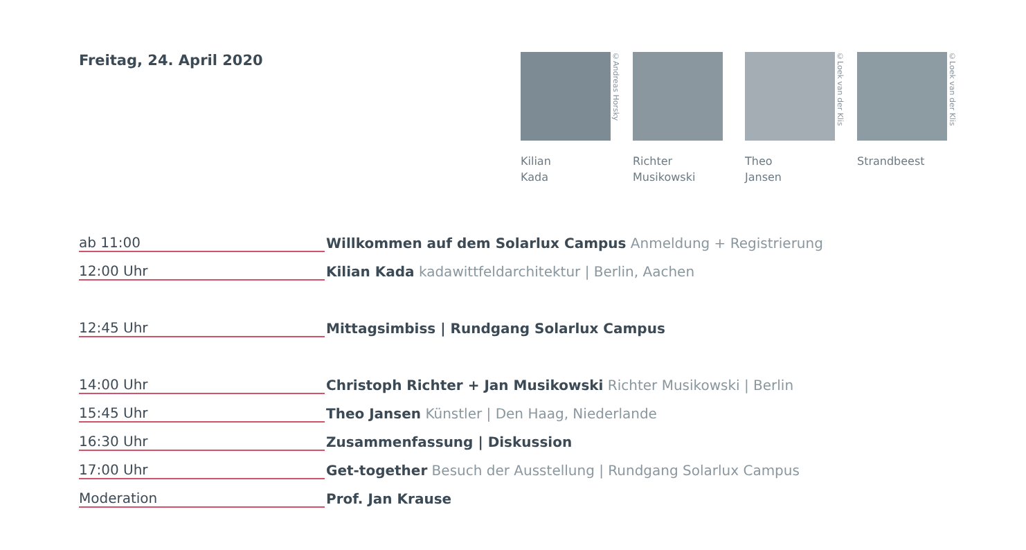Freitag, 24. April 2020
©Andreas Horsky
Kilian
Kada
Richter
Musikowski
©Loek van der Klis
Theo
Jansen
©Loek van der Klis
Strandbeest
| ab 11:00 | Willkommen auf dem Solarlux Campus Anmeldung + Registrierung |
| 12:00 Uhr | Kilian Kada kadawittfeldarchitektur / Berlin, Aachen |
| 12:45 Uhr | Mittagsimbiss / Rundgang Solarlux Campus |
| 14:00 Uhr | Christoph Richter + Jan Musikowski Richter Musikowski / Berlin |
| 15:45 Uhr | Theo Jansen Künstler / Den Haag, Niederlande |
| 16:30 Uhr | Zusammenfassung / Diskussion |
| 17:00 Uhr | Get-together Besuch der Ausstellung / Rundgang Solarlux Campus |
| Moderation | Prof. Jan Krause |